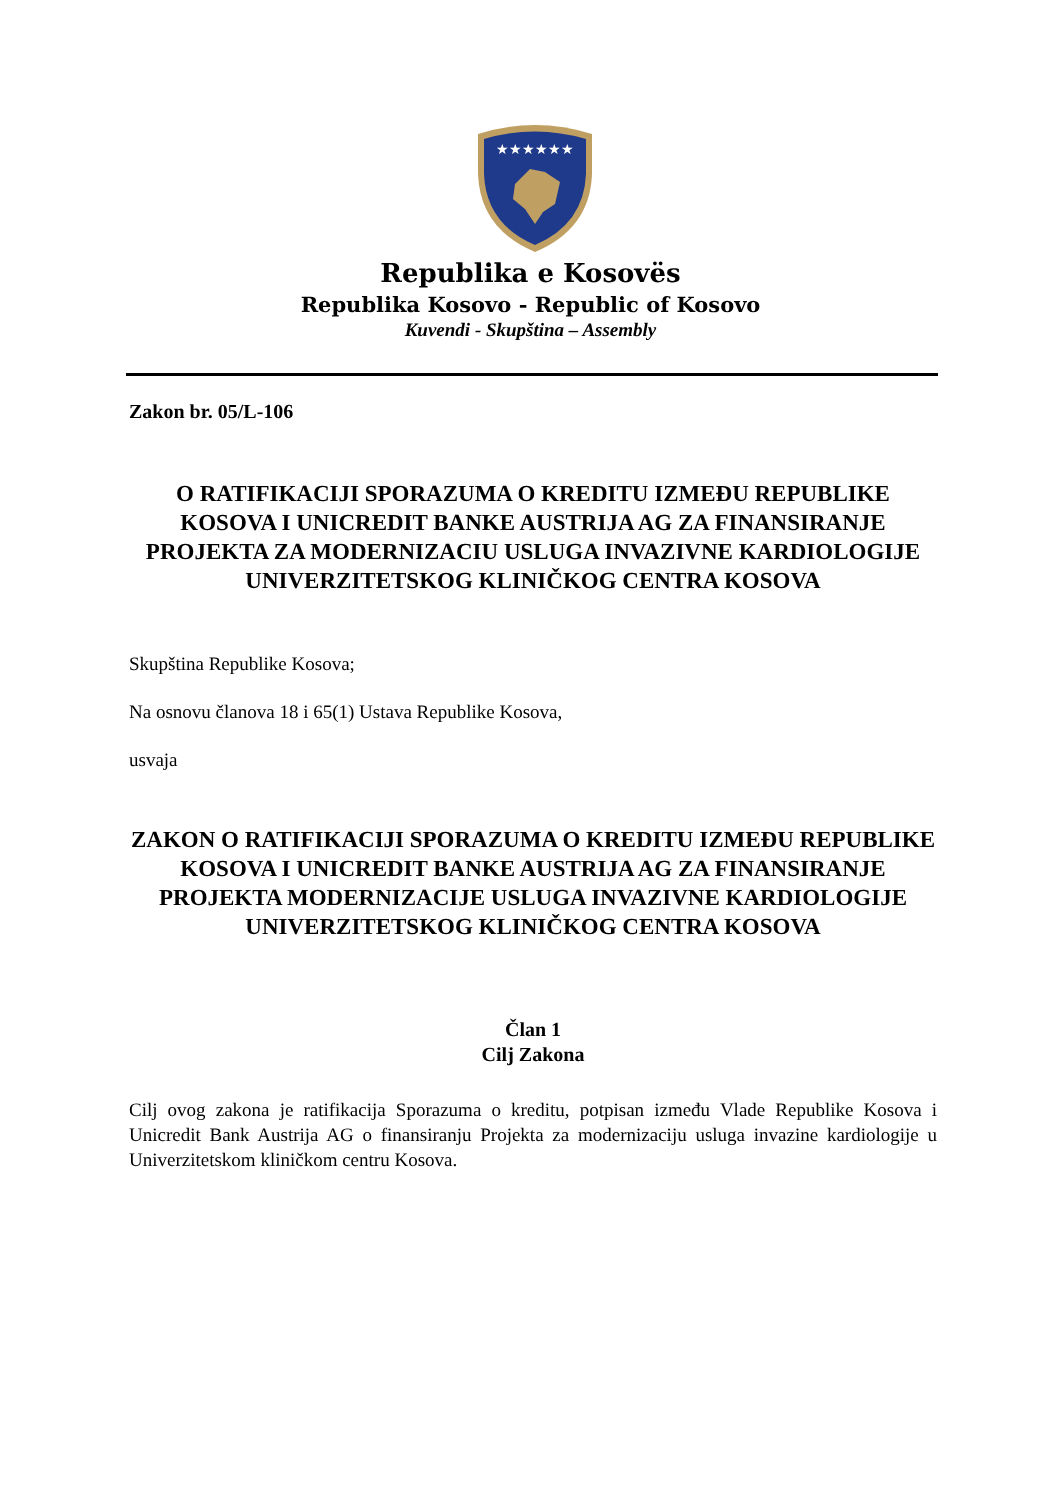★★★★★★
Republika e Kosovës
Republika Kosovo - Republic of Kosovo
Kuvendi - Skupština – Assembly
Zakon br. 05/L-106
O RATIFIKACIJI SPORAZUMA O KREDITU IZMEĐU REPUBLIKE KOSOVA I UNICREDIT BANKE AUSTRIJA AG ZA FINANSIRANJE PROJEKTA ZA MODERNIZACIU USLUGA INVAZIVNE KARDIOLOGIJE UNIVERZITETSKOG KLINIČKOG CENTRA KOSOVA
Skupština Republike Kosova;
Na osnovu članova 18 i 65(1) Ustava Republike Kosova,
usvaja
ZAKON O RATIFIKACIJI SPORAZUMA O KREDITU IZMEĐU REPUBLIKE KOSOVA I UNICREDIT BANKE AUSTRIJA AG ZA FINANSIRANJE PROJEKTA MODERNIZACIJE USLUGA INVAZIVNE KARDIOLOGIJE UNIVERZITETSKOG KLINIČKOG CENTRA KOSOVA
Član 1
Cilj Zakona
Cilj ovog zakona je ratifikacija Sporazuma o kreditu, potpisan između Vlade Republike Kosova i Unicredit Bank Austrija AG o finansiranju Projekta za modernizaciju usluga invazine kardiologije u Univerzitetskom kliničkom centru Kosova.